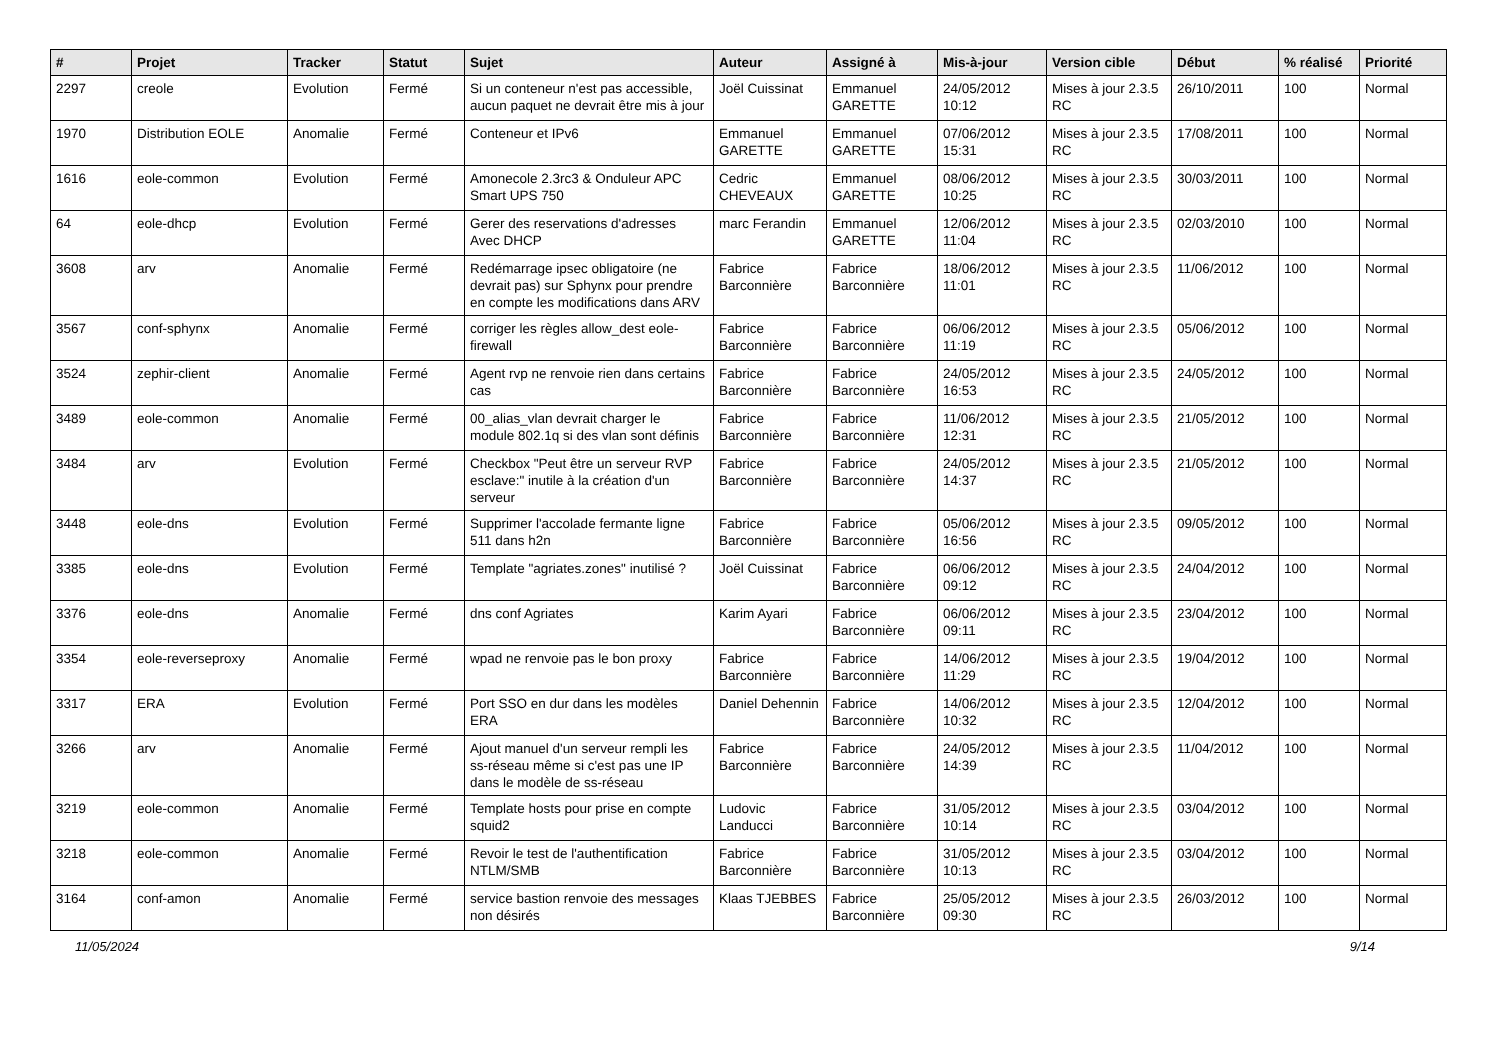| # | Projet | Tracker | Statut | Sujet | Auteur | Assigné à | Mis-à-jour | Version cible | Début | % réalisé | Priorité |
| --- | --- | --- | --- | --- | --- | --- | --- | --- | --- | --- | --- |
| 2297 | creole | Evolution | Fermé | Si un conteneur n'est pas accessible, aucun paquet ne devrait être mis à jour | Joël Cuissinat | Emmanuel GARETTE | 24/05/2012 10:12 | Mises à jour 2.3.5 RC | 26/10/2011 | 100 | Normal |
| 1970 | Distribution EOLE | Anomalie | Fermé | Conteneur et IPv6 | Emmanuel GARETTE | Emmanuel GARETTE | 07/06/2012 15:31 | Mises à jour 2.3.5 RC | 17/08/2011 | 100 | Normal |
| 1616 | eole-common | Evolution | Fermé | Amonecole 2.3rc3 & Onduleur APC Smart UPS 750 | Cedric CHEVEAUX | Emmanuel GARETTE | 08/06/2012 10:25 | Mises à jour 2.3.5 RC | 30/03/2011 | 100 | Normal |
| 64 | eole-dhcp | Evolution | Fermé | Gerer des reservations d'adresses Avec DHCP | marc Ferandin | Emmanuel GARETTE | 12/06/2012 11:04 | Mises à jour 2.3.5 RC | 02/03/2010 | 100 | Normal |
| 3608 | arv | Anomalie | Fermé | Redémarrage ipsec obligatoire (ne devrait pas) sur Sphynx pour prendre en compte les modifications dans ARV | Fabrice Barconnière | Fabrice Barconnière | 18/06/2012 11:01 | Mises à jour 2.3.5 RC | 11/06/2012 | 100 | Normal |
| 3567 | conf-sphynx | Anomalie | Fermé | corriger les règles allow_dest eole-firewall | Fabrice Barconnière | Fabrice Barconnière | 06/06/2012 11:19 | Mises à jour 2.3.5 RC | 05/06/2012 | 100 | Normal |
| 3524 | zephir-client | Anomalie | Fermé | Agent rvp ne renvoie rien dans certains cas | Fabrice Barconnière | Fabrice Barconnière | 24/05/2012 16:53 | Mises à jour 2.3.5 RC | 24/05/2012 | 100 | Normal |
| 3489 | eole-common | Anomalie | Fermé | 00_alias_vlan devrait charger le module 802.1q si des vlan sont définis | Fabrice Barconnière | Fabrice Barconnière | 11/06/2012 12:31 | Mises à jour 2.3.5 RC | 21/05/2012 | 100 | Normal |
| 3484 | arv | Evolution | Fermé | Checkbox "Peut être un serveur RVP esclave:" inutile à la création d'un serveur | Fabrice Barconnière | Fabrice Barconnière | 24/05/2012 14:37 | Mises à jour 2.3.5 RC | 21/05/2012 | 100 | Normal |
| 3448 | eole-dns | Evolution | Fermé | Supprimer l'accolade fermante ligne 511 dans h2n | Fabrice Barconnière | Fabrice Barconnière | 05/06/2012 16:56 | Mises à jour 2.3.5 RC | 09/05/2012 | 100 | Normal |
| 3385 | eole-dns | Evolution | Fermé | Template "agriates.zones" inutilisé ? | Joël Cuissinat | Fabrice Barconnière | 06/06/2012 09:12 | Mises à jour 2.3.5 RC | 24/04/2012 | 100 | Normal |
| 3376 | eole-dns | Anomalie | Fermé | dns conf Agriates | Karim Ayari | Fabrice Barconnière | 06/06/2012 09:11 | Mises à jour 2.3.5 RC | 23/04/2012 | 100 | Normal |
| 3354 | eole-reverseproxy | Anomalie | Fermé | wpad ne renvoie pas le bon proxy | Fabrice Barconnière | Fabrice Barconnière | 14/06/2012 11:29 | Mises à jour 2.3.5 RC | 19/04/2012 | 100 | Normal |
| 3317 | ERA | Evolution | Fermé | Port SSO en dur dans les modèles ERA | Daniel Dehennin | Fabrice Barconnière | 14/06/2012 10:32 | Mises à jour 2.3.5 RC | 12/04/2012 | 100 | Normal |
| 3266 | arv | Anomalie | Fermé | Ajout manuel d'un serveur rempli les ss-réseau même si c'est pas une IP dans le modèle de ss-réseau | Fabrice Barconnière | Fabrice Barconnière | 24/05/2012 14:39 | Mises à jour 2.3.5 RC | 11/04/2012 | 100 | Normal |
| 3219 | eole-common | Anomalie | Fermé | Template hosts pour prise en compte squid2 | Ludovic Landucci | Fabrice Barconnière | 31/05/2012 10:14 | Mises à jour 2.3.5 RC | 03/04/2012 | 100 | Normal |
| 3218 | eole-common | Anomalie | Fermé | Revoir le test de l'authentification NTLM/SMB | Fabrice Barconnière | Fabrice Barconnière | 31/05/2012 10:13 | Mises à jour 2.3.5 RC | 03/04/2012 | 100 | Normal |
| 3164 | conf-amon | Anomalie | Fermé | service bastion renvoie des messages non désirés | Klaas TJEBBES | Fabrice Barconnière | 25/05/2012 09:30 | Mises à jour 2.3.5 RC | 26/03/2012 | 100 | Normal |
11/05/2024 9/14